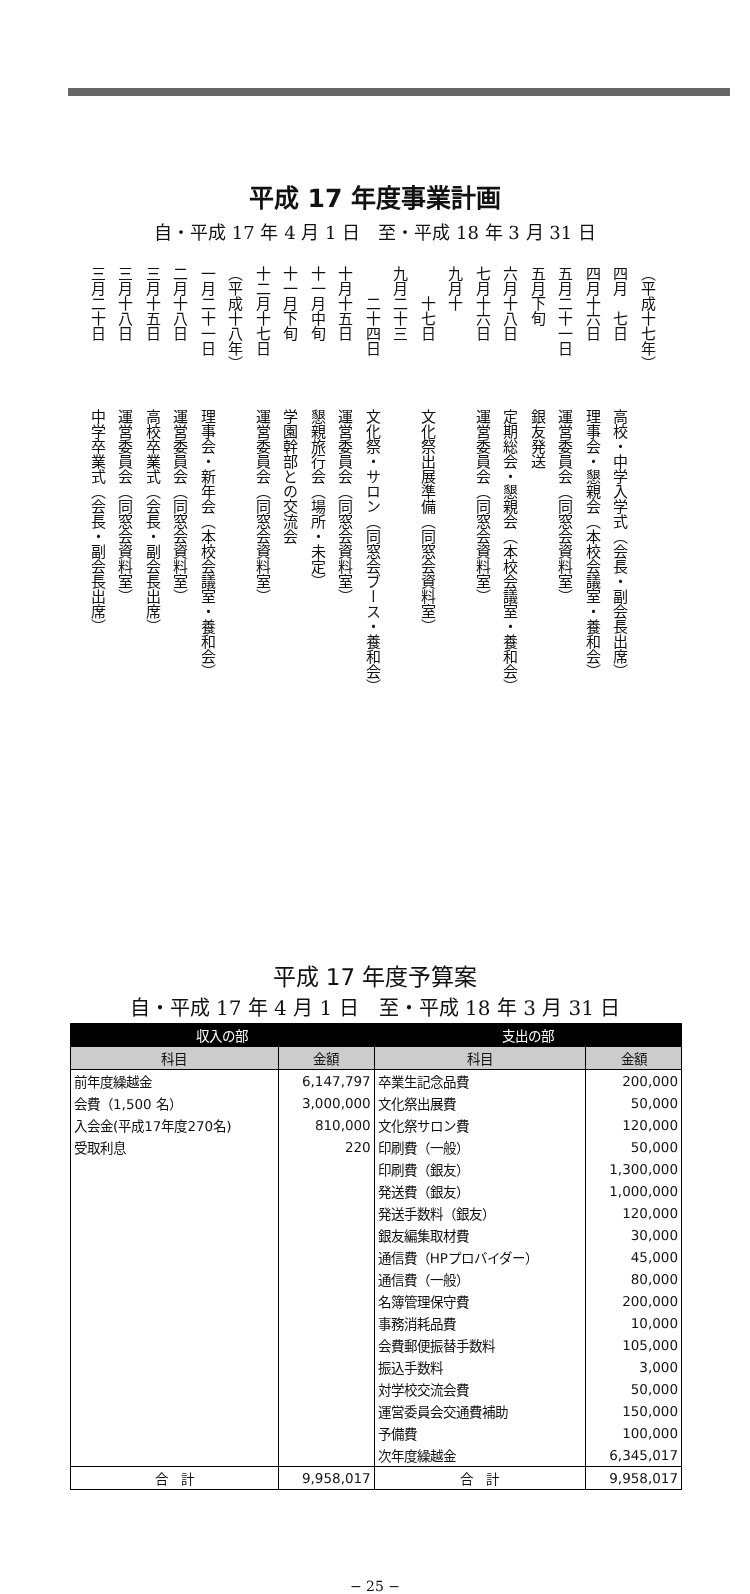平成 17 年度事業計画
自・平成 17 年 4 月 1 日　至・平成 18 年 3 月 31 日
（平成十七年）
四月　七日高校・中学入学式（会長・副会長出席）
四月十六日理事会・懇親会（本校会議室・養和会）
五月二十一日運営委員会（同窓会資料室）
五月下旬銀友発送
六月十八日定期総会・懇親会（本校会議室・養和会）
七月十六日運営委員会（同窓会資料室）
九月十
　　十七日文化祭出展準備（同窓会資料室）
九月二十三
　　二十四日文化祭・サロン（同窓会ブース・養和会）
十月十五日運営委員会（同窓会資料室）
十一月中旬懇親旅行会（場所・未定）
十一月下旬学園幹部との交流会
十二月十七日運営委員会（同窓会資料室）
（平成十八年）
一月二十一日理事会・新年会（本校会議室・養和会）
二月十八日運営委員会（同窓会資料室）
三月十五日高校卒業式（会長・副会長出席）
三月十八日運営委員会（同窓会資料室）
三月二十日中学卒業式（会長・副会長出席）
平成 17 年度予算案
自・平成 17 年 4 月 1 日　至・平成 18 年 3 月 31 日
| 収入の部 | | 支出の部 | |
| --- | --- | --- | --- |
| 科目 | 金額 | 科目 | 金額 |
| 前年度繰越金 | 6,147,797 | 卒業生記念品費 | 200,000 |
| 会費（1,500 名） | 3,000,000 | 文化祭出展費 | 50,000 |
| 入会金(平成17年度270名) | 810,000 | 文化祭サロン費 | 120,000 |
| 受取利息 | 220 | 印刷費（一般） | 50,000 |
| | | 印刷費（銀友） | 1,300,000 |
| | | 発送費（銀友） | 1,000,000 |
| | | 発送手数料（銀友） | 120,000 |
| | | 銀友編集取材費 | 30,000 |
| | | 通信費（HPプロバイダー） | 45,000 |
| | | 通信費（一般） | 80,000 |
| | | 名簿管理保守費 | 200,000 |
| | | 事務消耗品費 | 10,000 |
| | | 会費郵便振替手数料 | 105,000 |
| | | 振込手数料 | 3,000 |
| | | 対学校交流会費 | 50,000 |
| | | 運営委員会交通費補助 | 150,000 |
| | | 予備費 | 100,000 |
| | | 次年度繰越金 | 6,345,017 |
| 合 計 | 9,958,017 | 合 計 | 9,958,017 |
− 25 −